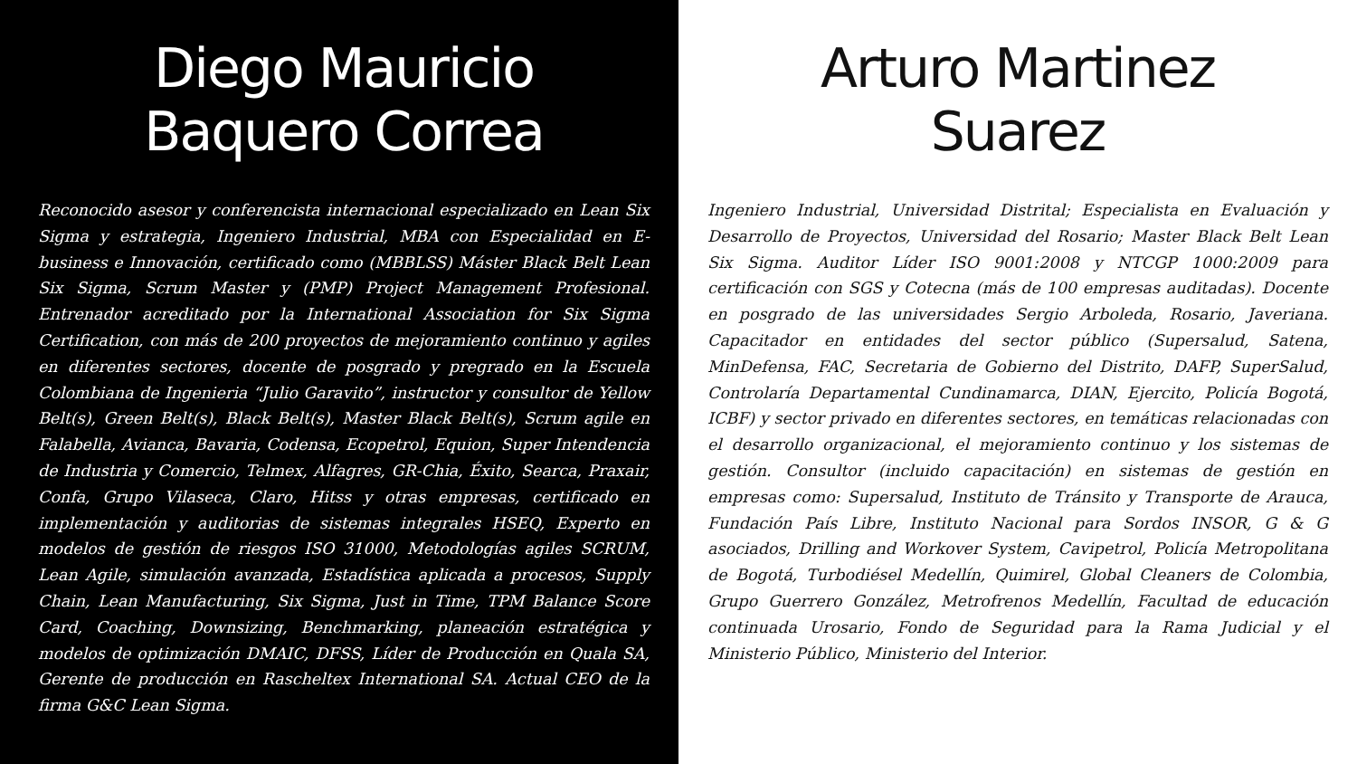Diego Mauricio
Baquero Correa
Reconocido asesor y conferencista internacional especializado en Lean Six Sigma y estrategia, Ingeniero Industrial, MBA con Especialidad en E-business e Innovación, certificado como (MBBLSS) Máster Black Belt Lean Six Sigma, Scrum Master y (PMP) Project Management Profesional. Entrenador acreditado por la International Association for Six Sigma Certification, con más de 200 proyectos de mejoramiento continuo y agiles en diferentes sectores, docente de posgrado y pregrado en la Escuela Colombiana de Ingenieria “Julio Garavito”, instructor y consultor de Yellow Belt(s), Green Belt(s), Black Belt(s), Master Black Belt(s), Scrum agile en Falabella, Avianca, Bavaria, Codensa, Ecopetrol, Equion, Super Intendencia de Industria y Comercio, Telmex, Alfagres, GR-Chia, Éxito, Searca, Praxair, Confa, Grupo Vilaseca, Claro, Hitss y otras empresas, certificado en implementación y auditorias de sistemas integrales HSEQ, Experto en modelos de gestión de riesgos ISO 31000, Metodologías agiles SCRUM, Lean Agile, simulación avanzada, Estadística aplicada a procesos, Supply Chain, Lean Manufacturing, Six Sigma, Just in Time, TPM Balance Score Card, Coaching, Downsizing, Benchmarking, planeación estratégica y modelos de optimización DMAIC, DFSS, Líder de Producción en Quala SA, Gerente de producción en Rascheltex International SA. Actual CEO de la firma G&C Lean Sigma.
Arturo Martinez
Suarez
Ingeniero Industrial, Universidad Distrital; Especialista en Evaluación y Desarrollo de Proyectos, Universidad del Rosario; Master Black Belt Lean Six Sigma. Auditor Líder ISO 9001:2008 y NTCGP 1000:2009 para certificación con SGS y Cotecna (más de 100 empresas auditadas). Docente en posgrado de las universidades Sergio Arboleda, Rosario, Javeriana. Capacitador en entidades del sector público (Supersalud, Satena, MinDefensa, FAC, Secretaria de Gobierno del Distrito, DAFP, SuperSalud, Controlaría Departamental Cundinamarca, DIAN, Ejercito, Policía Bogotá, ICBF) y sector privado en diferentes sectores, en temáticas relacionadas con el desarrollo organizacional, el mejoramiento continuo y los sistemas de gestión. Consultor (incluido capacitación) en sistemas de gestión en empresas como: Supersalud, Instituto de Tránsito y Transporte de Arauca, Fundación País Libre, Instituto Nacional para Sordos INSOR, G & G asociados, Drilling and Workover System, Cavipetrol, Policía Metropolitana de Bogotá, Turbodiésel Medellín, Quimirel, Global Cleaners de Colombia, Grupo Guerrero González, Metrofrenos Medellín, Facultad de educación continuada Urosario, Fondo de Seguridad para la Rama Judicial y el Ministerio Público, Ministerio del Interior.